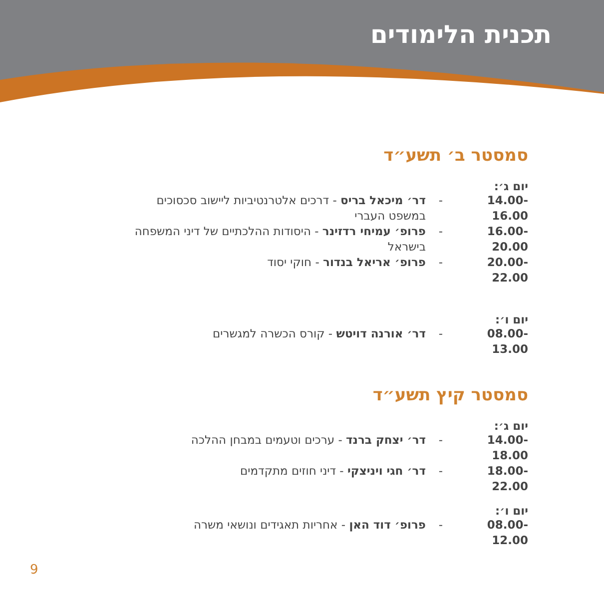תכנית הלימודים
סמסטר ב׳ תשע״ד
יום ג׳:
14.00-16.00 - דר׳ מיכאל בריס - דרכים אלטרנטיביות ליישוב סכסוכים במשפט העברי
16.00-20.00 - פרופ׳ עמיחי רדזינר - היסודות ההלכתיים של דיני המשפחה בישראל
20.00-22.00 - פרופ׳ אריאל בנדור - חוקי יסוד
יום ו׳:
08.00-13.00 - דר׳ אורנה דויטש - קורס הכשרה למגשרים
סמסטר קיץ תשע״ד
יום ג׳:
14.00-18.00 - דר׳ יצחק ברנד - ערכים וטעמים במבחן ההלכה
18.00-22.00 - דר׳ חגי ויניצקי - דיני חוזים מתקדמים
יום ו׳:
08.00-12.00 - פרופ׳ דוד האן - אחריות תאגידים ונושאי משרה
9